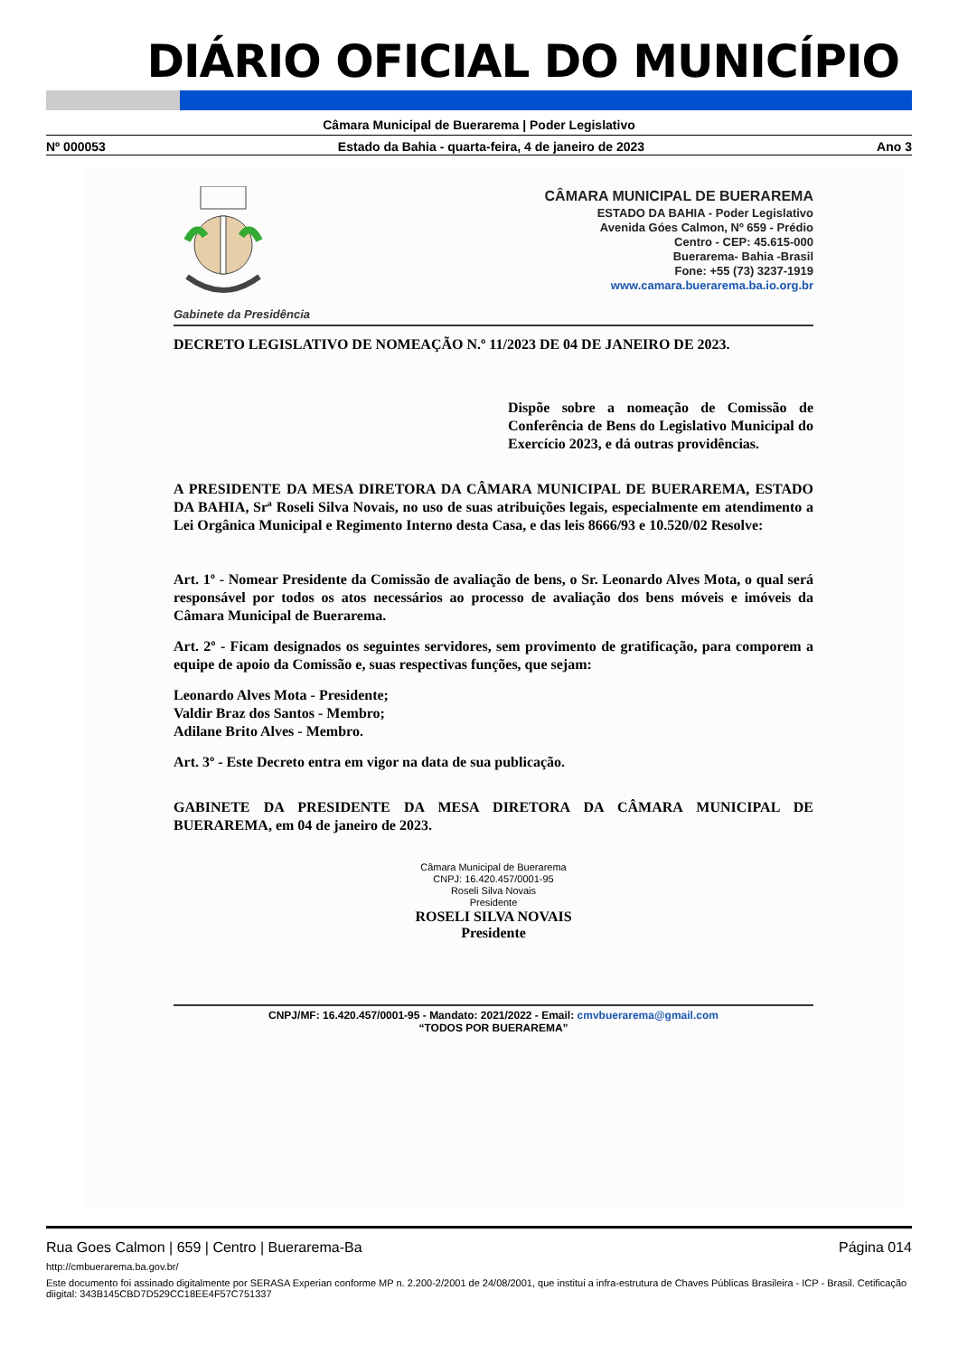DIÁRIO OFICIAL DO MUNICÍPIO
Câmara Municipal de Buerarema | Poder Legislativo
Nº 000053 Estado da Bahia - quarta-feira, 4 de janeiro de 2023 Ano 3
Gabinete da Presidência
CÂMARA MUNICIPAL DE BUERAREMA
ESTADO DA BAHIA - Poder Legislativo
Avenida Góes Calmon, Nº 659 - Prédio
Centro - CEP: 45.615-000
Buerarema- Bahia -Brasil
Fone: +55 (73) 3237-1919
www.camara.buerarema.ba.io.org.br
DECRETO LEGISLATIVO DE NOMEAÇÃO N.º 11/2023 DE 04 DE JANEIRO DE 2023.
Dispõe sobre a nomeação de Comissão de Conferência de Bens do Legislativo Municipal do Exercício 2023, e dá outras providências.
A PRESIDENTE DA MESA DIRETORA DA CÂMARA MUNICIPAL DE BUERAREMA, ESTADO DA BAHIA, Srª Roseli Silva Novais, no uso de suas atribuições legais, especialmente em atendimento a Lei Orgânica Municipal e Regimento Interno desta Casa, e das leis 8666/93 e 10.520/02 Resolve:
Art. 1º - Nomear Presidente da Comissão de avaliação de bens, o Sr. Leonardo Alves Mota, o qual será responsável por todos os atos necessários ao processo de avaliação dos bens móveis e imóveis da Câmara Municipal de Buerarema.
Art. 2º - Ficam designados os seguintes servidores, sem provimento de gratificação, para comporem a equipe de apoio da Comissão e, suas respectivas funções, que sejam:
Leonardo Alves Mota - Presidente;
Valdir Braz dos Santos - Membro;
Adilane Brito Alves - Membro.
Art. 3º - Este Decreto entra em vigor na data de sua publicação.
GABINETE DA PRESIDENTE DA MESA DIRETORA DA CÂMARA MUNICIPAL DE BUERAREMA, em 04 de janeiro de 2023.
Câmara Municipal de Buerarema
CNPJ: 16.420.457/0001-95
Roseli Silva Novais
Presidente
ROSELI SILVA NOVAIS
Presidente
CNPJ/MF: 16.420.457/0001-95 - Mandato: 2021/2022 - Email: cmvbuerarema@gmail.com
“TODOS POR BUERAREMA”
Rua Goes Calmon | 659 | Centro | Buerarema-Ba Página 014
http://cmbuerarema.ba.gov.br/
Este documento foi assinado digitalmente por SERASA Experian conforme MP n. 2.200-2/2001 de 24/08/2001, que institui a infra-estrutura de Chaves Públicas Brasileira - ICP - Brasil. Cetificação diigital: 343B145CBD7D529CC18EE4F57C751337